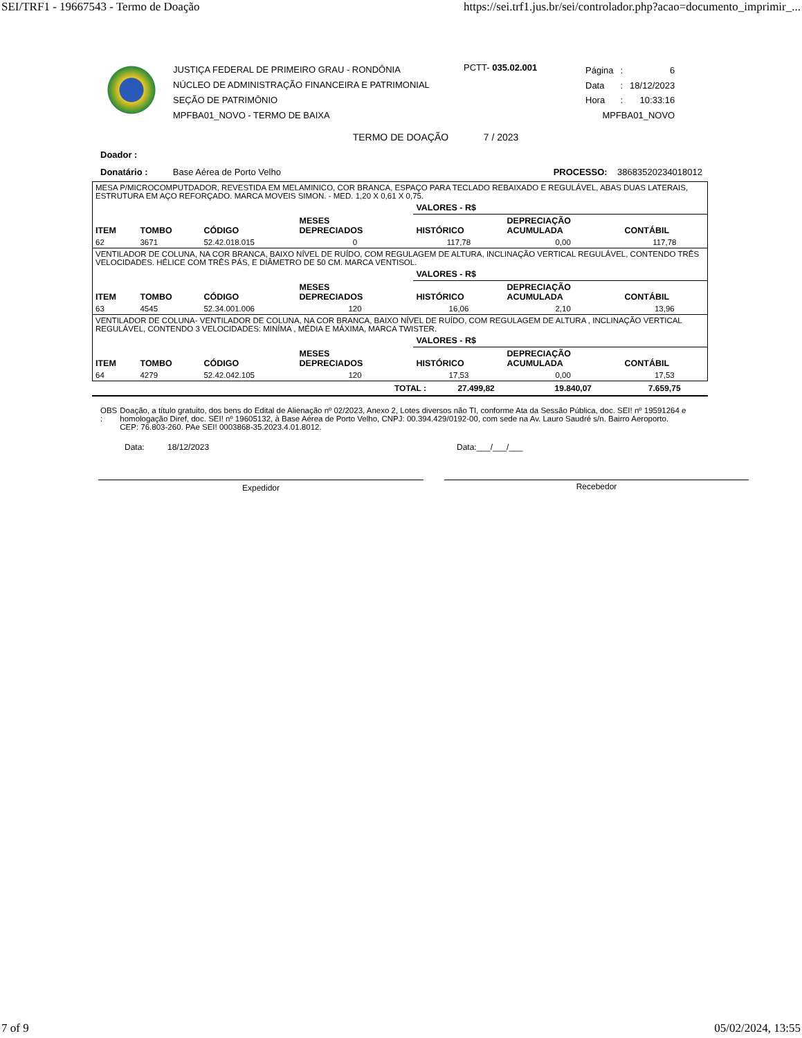SEI/TRF1 - 19667543 - Termo de Doação https://sei.trf1.jus.br/sei/controlador.php?acao=documento_imprimir_...
JUSTIÇA FEDERAL DE PRIMEIRO GRAU - RONDÔNIA
NÚCLEO DE ADMINISTRAÇÃO FINANCEIRA E PATRIMONIAL
SEÇÃO DE PATRIMÔNIO
MPFBA01_NOVO - TERMO DE BAIXA
PCTT- 035.02.001
| Página | : | 6 |
| Data | : | 18/12/2023 |
| Hora | : | 10:33:16 |
| MPFBA01_NOVO | | |
TERMO DE DOAÇÃO 7 / 2023
Doador :
Donatário : Base Aérea de Porto Velho PROCESSO: 38683520234018012
| MESA P/MICROCOMPUTDADOR, REVESTIDA EM MELAMINICO, COR BRANCA, ESPAÇO PARA TECLADO REBAIXADO E REGULÁVEL, ABAS DUAS LATERAIS, ESTRUTURA EM AÇO REFORÇADO. MARCA MOVEIS SIMON. - MED. 1,20 X 0,61 X 0,75. | | | | | | |
| | | | | VALORES - R$ | | |
| ITEM | TOMBO | CÓDIGO | MESES DEPRECIADOS | HISTÓRICO | DEPRECIAÇÃO ACUMULADA | CONTÁBIL |
| 62 | 3671 | 52.42.018.015 | 0 | 117,78 | 0,00 | 117,78 |
| VENTILADOR DE COLUNA, NA COR BRANCA, BAIXO NÍVEL DE RUÍDO, COM REGULAGEM DE ALTURA, INCLINAÇÃO VERTICAL REGULÁVEL, CONTENDO TRÊS VELOCIDADES. HÉLICE COM TRÊS PÁS, E DIÂMETRO DE 50 CM. MARCA VENTISOL. | | | | | | |
| | | | | VALORES - R$ | | |
| ITEM | TOMBO | CÓDIGO | MESES DEPRECIADOS | HISTÓRICO | DEPRECIAÇÃO ACUMULADA | CONTÁBIL |
| 63 | 4545 | 52.34.001.006 | 120 | 16,06 | 2,10 | 13,96 |
| VENTILADOR DE COLUNA- VENTILADOR DE COLUNA, NA COR BRANCA, BAIXO NÍVEL DE RUÍDO, COM REGULAGEM DE ALTURA , INCLINAÇÃO VERTICAL REGULÁVEL, CONTENDO 3 VELOCIDADES: MINÍMA , MÉDIA E MÁXIMA, MARCA TWISTER. | | | | | | |
| | | | | VALORES - R$ | | |
| ITEM | TOMBO | CÓDIGO | MESES DEPRECIADOS | HISTÓRICO | DEPRECIAÇÃO ACUMULADA | CONTÁBIL |
| 64 | 4279 | 52.42.042.105 | 120 | 17,53 | 0,00 | 17,53 |
| TOTAL : | 27.499,82 | 19.840,07 | 7.659,75 |
OBS : Doação, a título gratuito, dos bens do Edital de Alienação nº 02/2023, Anexo 2, Lotes diversos não TI, conforme Ata da Sessão Pública, doc. SEI! nº 19591264 e homologação Diref, doc. SEI! nº 19605132, à Base Aérea de Porto Velho, CNPJ: 00.394.429/0192-00, com sede na Av. Lauro Saudré s/n. Bairro Aeroporto. CEP: 76.803-260. PAe SEI! 0003868-35.2023.4.01.8012.
Data: 18/12/2023 Data:___/___/___
Expedidor Recebedor
7 of 9 05/02/2024, 13:55